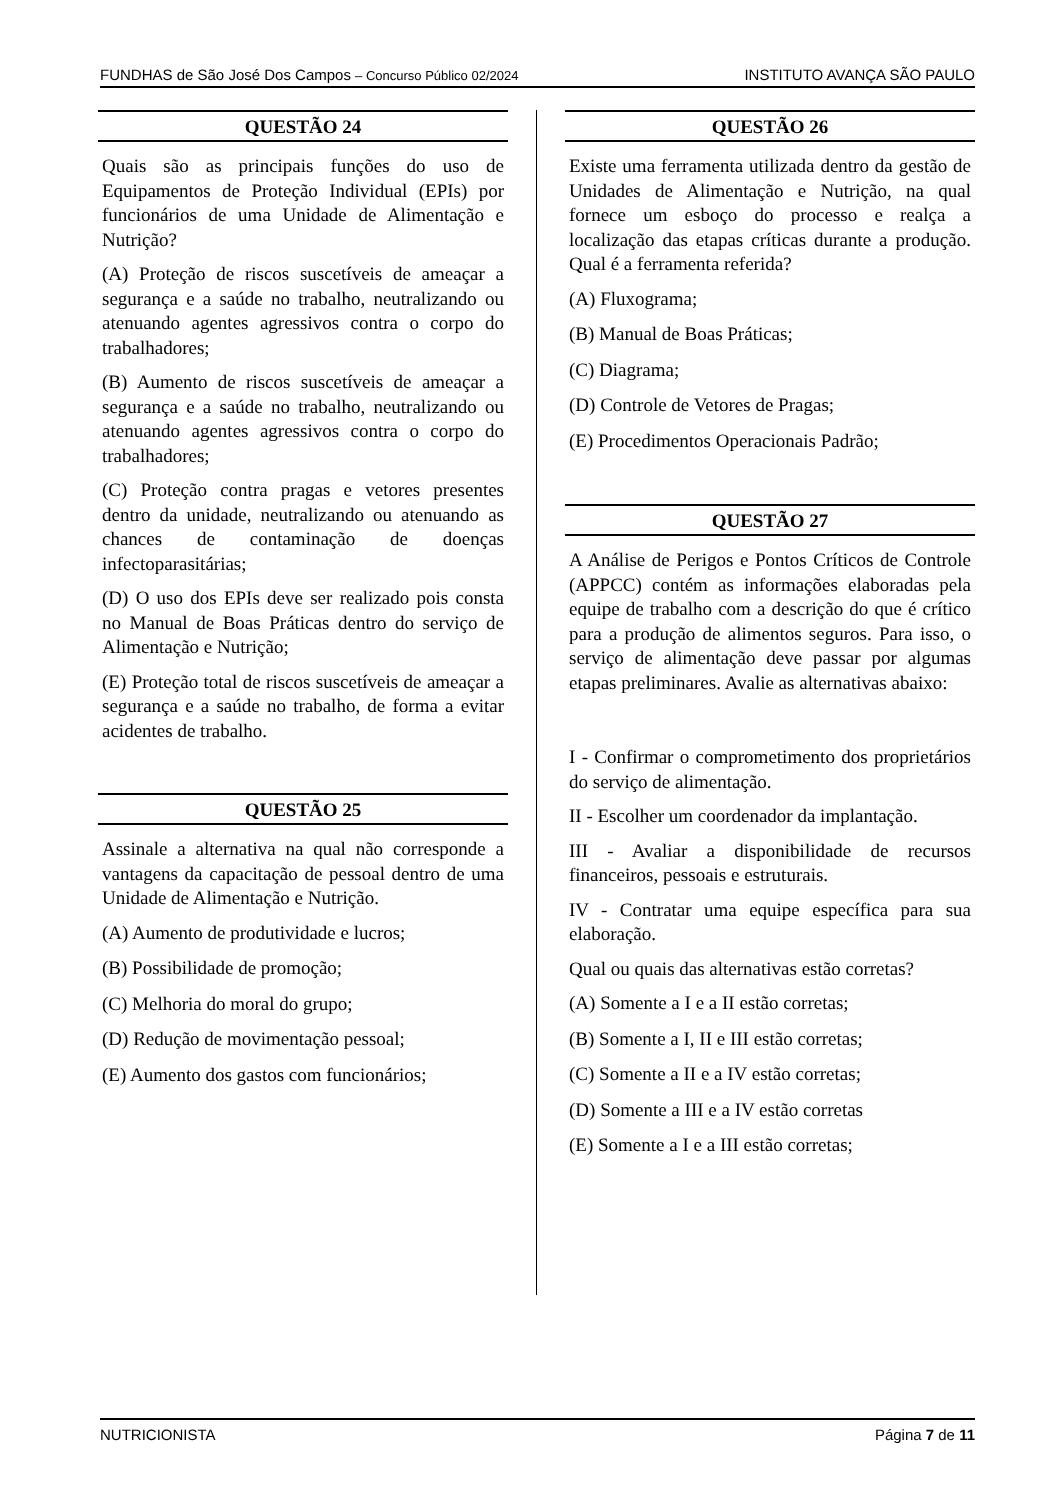FUNDHAS de São José Dos Campos – Concurso Público 02/2024 INSTITUTO AVANÇA SÃO PAULO
QUESTÃO 24
Quais são as principais funções do uso de Equipamentos de Proteção Individual (EPIs) por funcionários de uma Unidade de Alimentação e Nutrição?
(A) Proteção de riscos suscetíveis de ameaçar a segurança e a saúde no trabalho, neutralizando ou atenuando agentes agressivos contra o corpo do trabalhadores;
(B) Aumento de riscos suscetíveis de ameaçar a segurança e a saúde no trabalho, neutralizando ou atenuando agentes agressivos contra o corpo do trabalhadores;
(C) Proteção contra pragas e vetores presentes dentro da unidade, neutralizando ou atenuando as chances de contaminação de doenças infectoparasitárias;
(D) O uso dos EPIs deve ser realizado pois consta no Manual de Boas Práticas dentro do serviço de Alimentação e Nutrição;
(E) Proteção total de riscos suscetíveis de ameaçar a segurança e a saúde no trabalho, de forma a evitar acidentes de trabalho.
QUESTÃO 25
Assinale a alternativa na qual não corresponde a vantagens da capacitação de pessoal dentro de uma Unidade de Alimentação e Nutrição.
(A) Aumento de produtividade e lucros;
(B) Possibilidade de promoção;
(C) Melhoria do moral do grupo;
(D) Redução de movimentação pessoal;
(E) Aumento dos gastos com funcionários;
QUESTÃO 26
Existe uma ferramenta utilizada dentro da gestão de Unidades de Alimentação e Nutrição, na qual fornece um esboço do processo e realça a localização das etapas críticas durante a produção. Qual é a ferramenta referida?
(A) Fluxograma;
(B) Manual de Boas Práticas;
(C) Diagrama;
(D) Controle de Vetores de Pragas;
(E) Procedimentos Operacionais Padrão;
QUESTÃO 27
A Análise de Perigos e Pontos Críticos de Controle (APPCC) contém as informações elaboradas pela equipe de trabalho com a descrição do que é crítico para a produção de alimentos seguros. Para isso, o serviço de alimentação deve passar por algumas etapas preliminares. Avalie as alternativas abaixo:
I - Confirmar o comprometimento dos proprietários do serviço de alimentação.
II - Escolher um coordenador da implantação.
III - Avaliar a disponibilidade de recursos financeiros, pessoais e estruturais.
IV - Contratar uma equipe específica para sua elaboração.
Qual ou quais das alternativas estão corretas?
(A) Somente a I e a II estão corretas;
(B) Somente a I, II e III estão corretas;
(C) Somente a II e a IV estão corretas;
(D) Somente a III e a IV estão corretas
(E) Somente a I e a III estão corretas;
NUTRICIONISTA Página 7 de 11